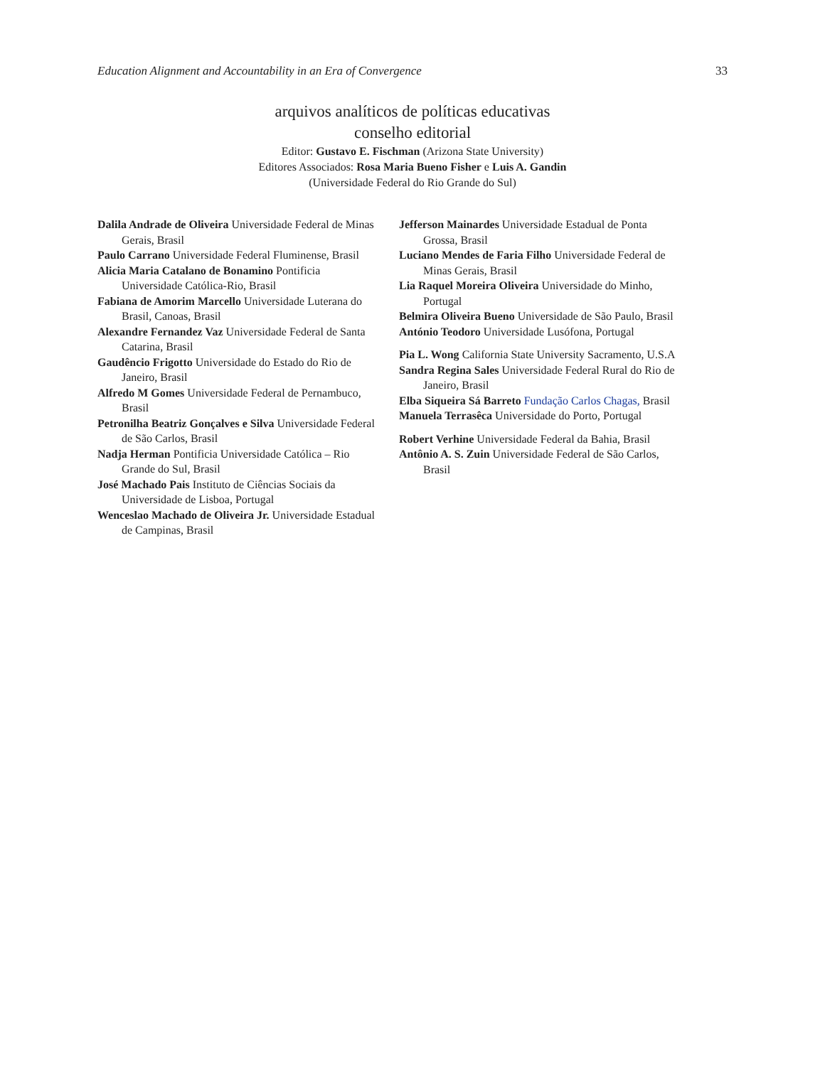Education Alignment and Accountability in an Era of Convergence 33
arquivos analíticos de políticas educativas
conselho editorial
Editor: Gustavo E. Fischman (Arizona State University)
Editores Associados: Rosa Maria Bueno Fisher e Luis A. Gandin
(Universidade Federal do Rio Grande do Sul)
Dalila Andrade de Oliveira Universidade Federal de Minas Gerais, Brasil
Paulo Carrano Universidade Federal Fluminense, Brasil
Alicia Maria Catalano de Bonamino Pontificia Universidade Católica-Rio, Brasil
Fabiana de Amorim Marcello Universidade Luterana do Brasil, Canoas, Brasil
Alexandre Fernandez Vaz Universidade Federal de Santa Catarina, Brasil
Gaudêncio Frigotto Universidade do Estado do Rio de Janeiro, Brasil
Alfredo M Gomes Universidade Federal de Pernambuco, Brasil
Petronilha Beatriz Gonçalves e Silva Universidade Federal de São Carlos, Brasil
Nadja Herman Pontificia Universidade Católica – Rio Grande do Sul, Brasil
José Machado Pais Instituto de Ciências Sociais da Universidade de Lisboa, Portugal
Wenceslao Machado de Oliveira Jr. Universidade Estadual de Campinas, Brasil
Jefferson Mainardes Universidade Estadual de Ponta Grossa, Brasil
Luciano Mendes de Faria Filho Universidade Federal de Minas Gerais, Brasil
Lia Raquel Moreira Oliveira Universidade do Minho, Portugal
Belmira Oliveira Bueno Universidade de São Paulo, Brasil
António Teodoro Universidade Lusófona, Portugal
Pia L. Wong California State University Sacramento, U.S.A
Sandra Regina Sales Universidade Federal Rural do Rio de Janeiro, Brasil
Elba Siqueira Sá Barreto Fundação Carlos Chagas, Brasil
Manuela Terrasêca Universidade do Porto, Portugal
Robert Verhine Universidade Federal da Bahia, Brasil
Antônio A. S. Zuin Universidade Federal de São Carlos, Brasil